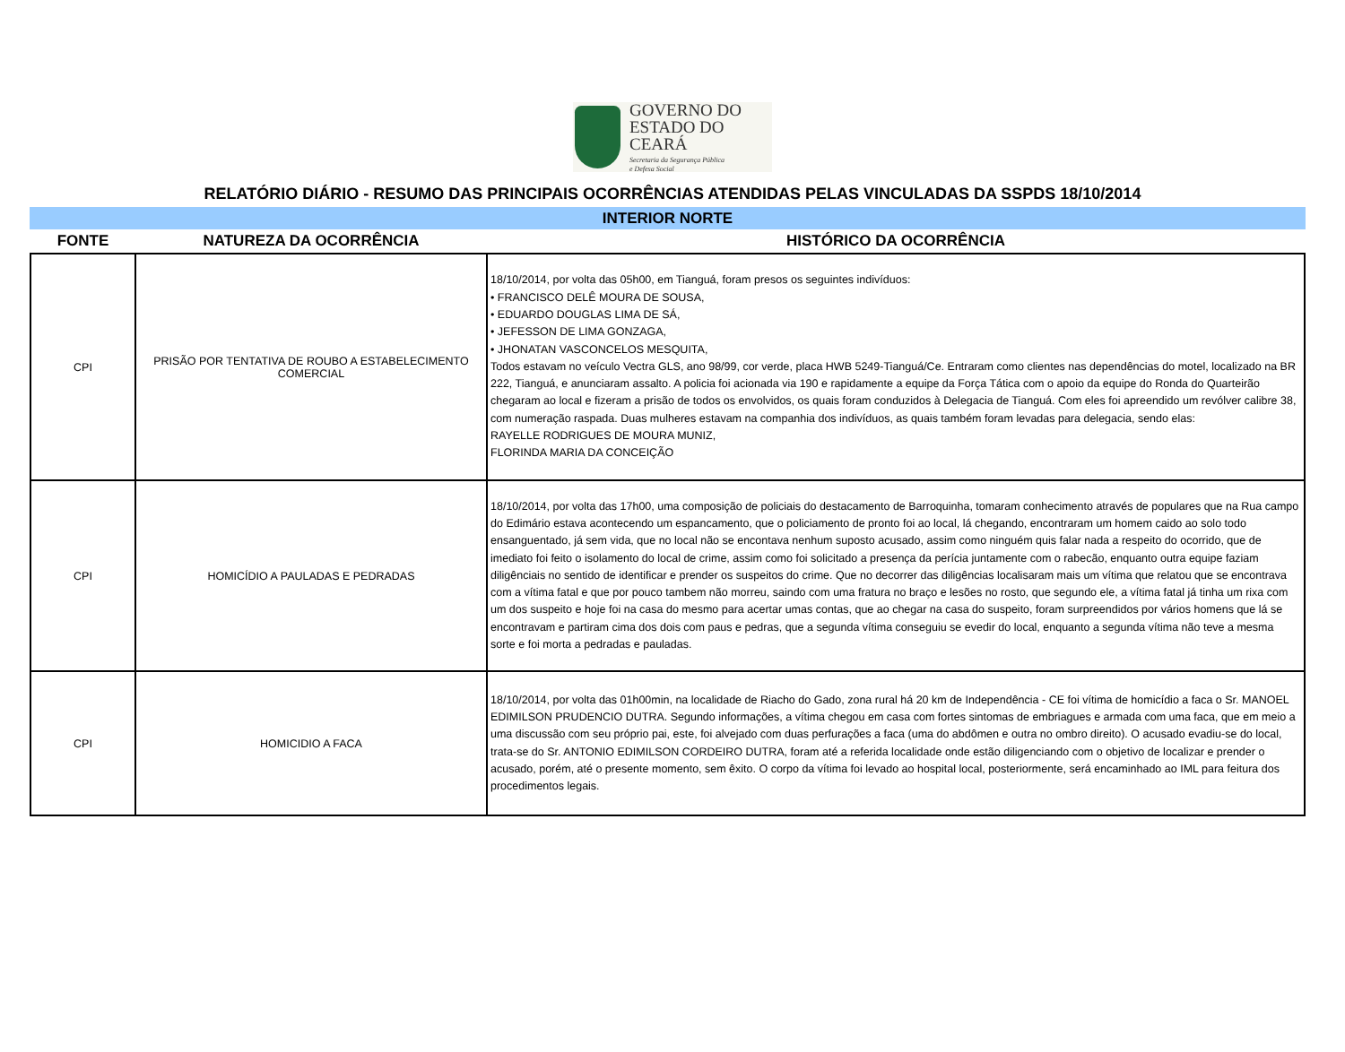GOVERNO DO
ESTADO DO CEARÁ
Secretaria da Segurança Pública
e Defesa Social
RELATÓRIO DIÁRIO - RESUMO DAS PRINCIPAIS OCORRÊNCIAS ATENDIDAS PELAS VINCULADAS DA SSPDS 18/10/2014
INTERIOR NORTE
| FONTE | NATUREZA DA OCORRÊNCIA | HISTÓRICO DA OCORRÊNCIA |
| --- | --- | --- |
| CPI | PRISÃO POR TENTATIVA DE ROUBO A ESTABELECIMENTO COMERCIAL | 18/10/2014, por volta das 05h00, em Tianguá, foram presos os seguintes indivíduos: • FRANCISCO DELÊ MOURA DE SOUSA, • EDUARDO DOUGLAS LIMA DE SÁ, • JEFESSON DE LIMA GONZAGA, • JHONATAN VASCONCELOS MESQUITA, Todos estavam no veículo Vectra GLS, ano 98/99, cor verde, placa HWB 5249-Tianguá/Ce. Entraram como clientes nas dependências do motel, localizado na BR 222, Tianguá, e anunciaram assalto. A policia foi acionada via 190 e rapidamente a equipe da Força Tática com o apoio da equipe do Ronda do Quarteirão chegaram ao local e fizeram a prisão de todos os envolvidos, os quais foram conduzidos à Delegacia de Tianguá. Com eles foi apreendido um revólver calibre 38, com numeração raspada. Duas mulheres estavam na companhia dos indivíduos, as quais também foram levadas para delegacia, sendo elas: RAYELLE RODRIGUES DE MOURA MUNIZ, FLORINDA MARIA DA CONCEIÇÃO |
| CPI | HOMICÍDIO A PAULADAS E PEDRADAS | 18/10/2014, por volta das 17h00, uma composição de policiais do destacamento de Barroquinha, tomaram conhecimento através de populares que na Rua campo do Edimário estava acontecendo um espancamento, que o policiamento de pronto foi ao local, lá chegando, encontraram um homem caido ao solo todo ensanguentado, já sem vida, que no local não se encontava nenhum suposto acusado, assim como ninguém quis falar nada a respeito do ocorrido, que de imediato foi feito o isolamento do local de crime, assim como foi solicitado a presença da perícia juntamente com o rabecão, enquanto outra equipe faziam diligênciais no sentido de identificar e prender os suspeitos do crime. Que no decorrer das diligências localisaram mais um vítima que relatou que se encontrava com a vítima fatal e que por pouco tambem não morreu, saindo com uma fratura no braço e lesões no rosto, que segundo ele, a vítima fatal já tinha um rixa com um dos suspeito e hoje foi na casa do mesmo para acertar umas contas, que ao chegar na casa do suspeito, foram surpreendidos por vários homens que lá se encontravam e partiram cima dos dois com paus e pedras, que a segunda vítima conseguiu se evedir do local, enquanto a segunda vítima não teve a mesma sorte e foi morta a pedradas e pauladas. |
| CPI | HOMICIDIO A FACA | 18/10/2014, por volta das 01h00min, na localidade de Riacho do Gado, zona rural há 20 km de Independência - CE foi vítima de homicídio a faca o Sr. MANOEL EDIMILSON PRUDENCIO DUTRA. Segundo informações, a vítima chegou em casa com fortes sintomas de embriagues e armada com uma faca, que em meio a uma discussão com seu próprio pai, este, foi alvejado com duas perfurações a faca (uma do abdômen e outra no ombro direito). O acusado evadiu-se do local, trata-se do Sr. ANTONIO EDIMILSON CORDEIRO DUTRA, foram até a referida localidade onde estão diligenciando com o objetivo de localizar e prender o acusado, porém, até o presente momento, sem êxito. O corpo da vítima foi levado ao hospital local, posteriormente, será encaminhado ao IML para feitura dos procedimentos legais. |